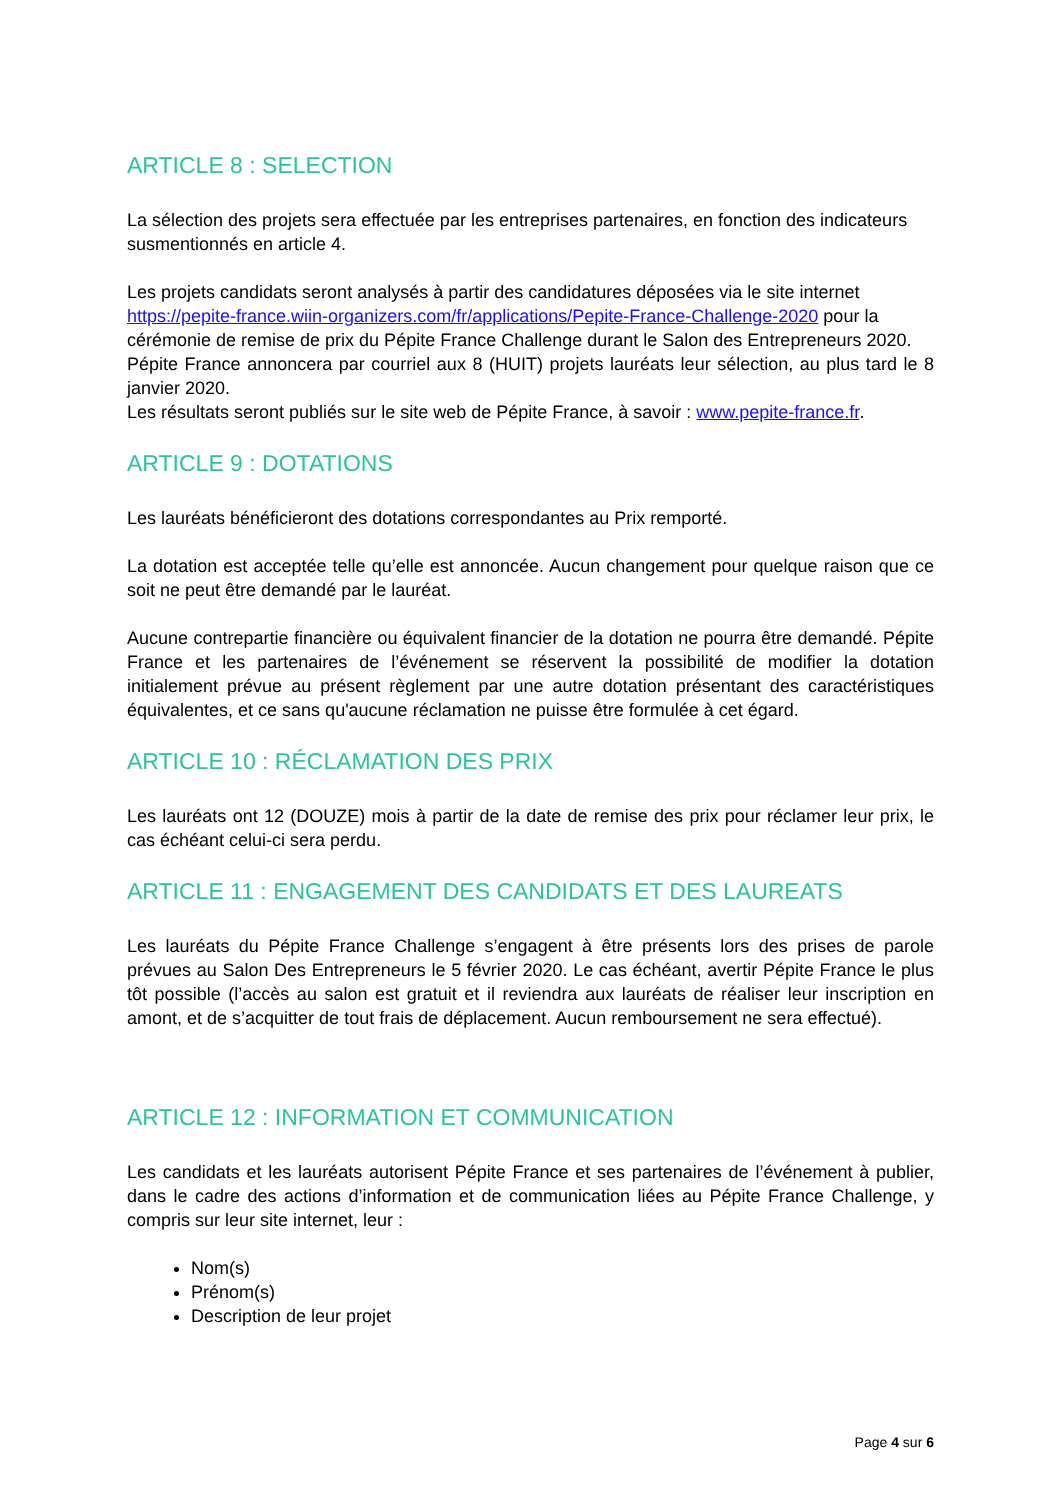ARTICLE 8 : SELECTION
La sélection des projets sera effectuée par les entreprises partenaires, en fonction des indicateurs susmentionnés en article 4.
Les projets candidats seront analysés à partir des candidatures déposées via le site internet https://pepite-france.wiin-organizers.com/fr/applications/Pepite-France-Challenge-2020 pour la cérémonie de remise de prix du Pépite France Challenge durant le Salon des Entrepreneurs 2020.
Pépite France annoncera par courriel aux 8 (HUIT) projets lauréats leur sélection, au plus tard le 8 janvier 2020.
Les résultats seront publiés sur le site web de Pépite France, à savoir : www.pepite-france.fr.
ARTICLE 9 : DOTATIONS
Les lauréats bénéficieront des dotations correspondantes au Prix remporté.
La dotation est acceptée telle qu’elle est annoncée. Aucun changement pour quelque raison que ce soit ne peut être demandé par le lauréat.
Aucune contrepartie financière ou équivalent financier de la dotation ne pourra être demandé. Pépite France et les partenaires de l’événement se réservent la possibilité de modifier la dotation initialement prévue au présent règlement par une autre dotation présentant des caractéristiques équivalentes, et ce sans qu'aucune réclamation ne puisse être formulée à cet égard.
ARTICLE 10 : RÉCLAMATION DES PRIX
Les lauréats ont 12 (DOUZE) mois à partir de la date de remise des prix pour réclamer leur prix, le cas échéant celui-ci sera perdu.
ARTICLE 11 : ENGAGEMENT DES CANDIDATS ET DES LAUREATS
Les lauréats du Pépite France Challenge s’engagent à être présents lors des prises de parole prévues au Salon Des Entrepreneurs le 5 février 2020. Le cas échéant, avertir Pépite France le plus tôt possible (l’accès au salon est gratuit et il reviendra aux lauréats de réaliser leur inscription en amont, et de s’acquitter de tout frais de déplacement. Aucun remboursement ne sera effectué).
ARTICLE 12 : INFORMATION ET COMMUNICATION
Les candidats et les lauréats autorisent Pépite France et ses partenaires de l’événement à publier, dans le cadre des actions d’information et de communication liées au Pépite France Challenge, y compris sur leur site internet, leur :
Nom(s)
Prénom(s)
Description de leur projet
Page 4 sur 6